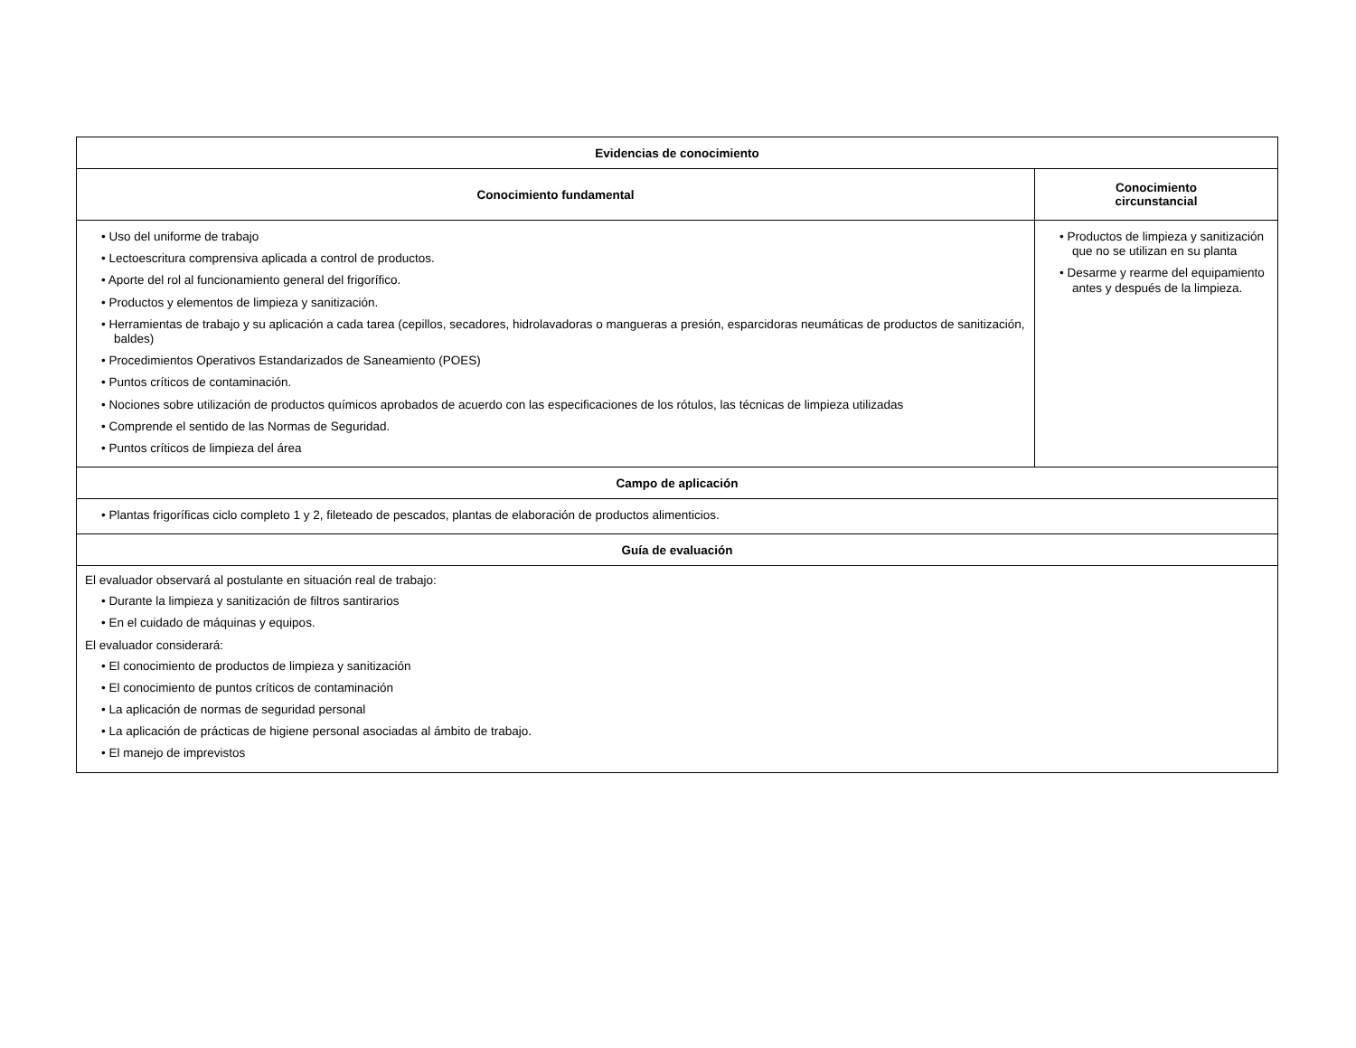| Evidencias de conocimiento | |
| --- | --- |
| Conocimiento fundamental | Conocimiento circunstancial |
| • Uso del uniforme de trabajo • Lectoescritura comprensiva aplicada a control de productos. • Aporte del rol al funcionamiento general del frigorífico. • Productos y elementos de limpieza y sanitización. • Herramientas de trabajo y su aplicación a cada tarea (cepillos, secadores, hidrolavadoras o mangueras a presión, esparcidoras neumáticas de productos de sanitización, baldes) • Procedimientos Operativos Estandarizados de Saneamiento (POES) • Puntos críticos de contaminación. • Nociones sobre utilización de productos químicos aprobados de acuerdo con las especificaciones de los rótulos, las técnicas de limpieza utilizadas • Comprende el sentido de las Normas de Seguridad. • Puntos críticos de limpieza del área | • Productos de limpieza y sanitización que no se utilizan en su planta • Desarme y rearme del equipamiento antes y después de la limpieza. |
| Campo de aplicación | |
| • Plantas frigoríficas ciclo completo 1 y 2, fileteado de pescados, plantas de elaboración de productos alimenticios. | |
| Guía de evaluación | |
| El evaluador observará al postulante en situación real de trabajo: • Durante la limpieza y sanitización de filtros santirarios • En el cuidado de máquinas y equipos. El evaluador considerará: • El conocimiento de productos de limpieza y sanitización • El conocimiento de puntos críticos de contaminación • La aplicación de normas de seguridad personal • La aplicación de prácticas de higiene personal asociadas al ámbito de trabajo. • El manejo de imprevistos | |